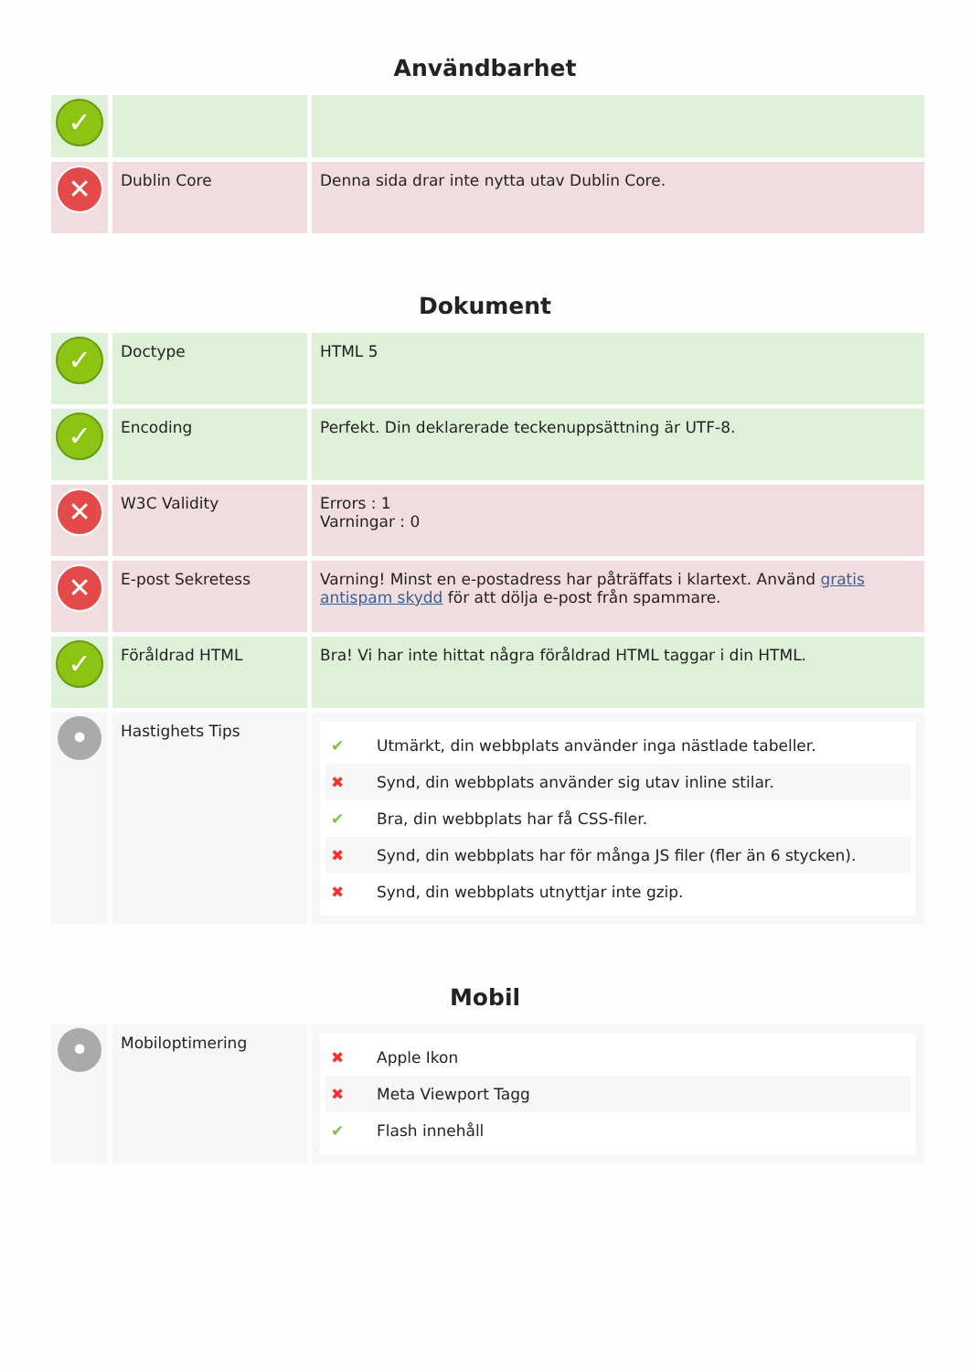Användbarhet
| ✓ | | |
| ✕ | Dublin Core | Denna sida drar inte nytta utav Dublin Core. |
Dokument
| ✓ | Doctype | HTML 5 |
| ✓ | Encoding | Perfekt. Din deklarerade teckenuppsättning är UTF-8. |
| ✕ | W3C Validity | Errors : 1 Varningar : 0 |
| ✕ | E-post Sekretess | Varning! Minst en e-postadress har påträffats i klartext. Använd gratis antispam skydd för att dölja e-post från spammare. |
| ✓ | Föråldrad HTML | Bra! Vi har inte hittat några föråldrad HTML taggar i din HTML. |
| • | Hastighets Tips | ✔ Utmärkt, din webbplats använder inga nästlade tabeller. ✖ Synd, din webbplats använder sig utav inline stilar. ✔ Bra, din webbplats har få CSS-filer. ✖ Synd, din webbplats har för många JS filer (fler än 6 stycken). ✖ Synd, din webbplats utnyttjar inte gzip. |
Mobil
| • | Mobiloptimering | ✖ Apple Ikon ✖ Meta Viewport Tagg ✔ Flash innehåll |